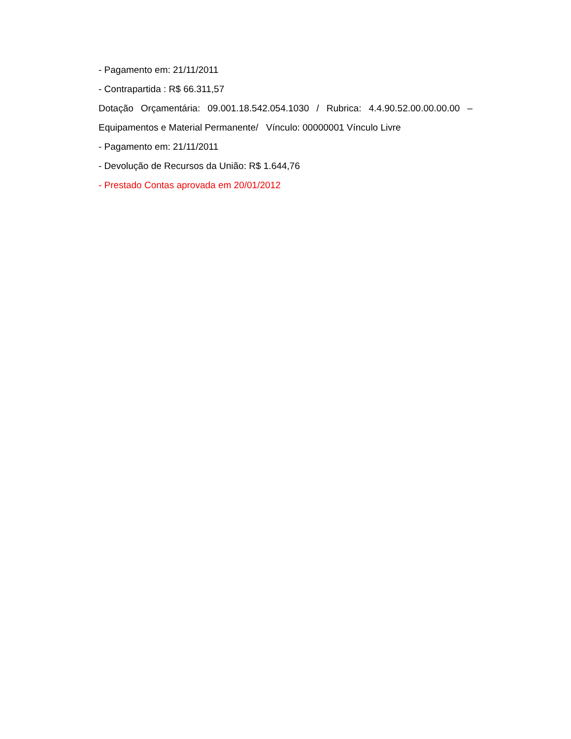- Pagamento em: 21/11/2011
- Contrapartida : R$ 66.311,57
Dotação Orçamentária: 09.001.18.542.054.1030 / Rubrica: 4.4.90.52.00.00.00.00 –
Equipamentos e Material Permanente/ Vínculo: 00000001 Vínculo Livre
- Pagamento em: 21/11/2011
- Devolução de Recursos da União: R$ 1.644,76
- Prestado Contas aprovada em 20/01/2012